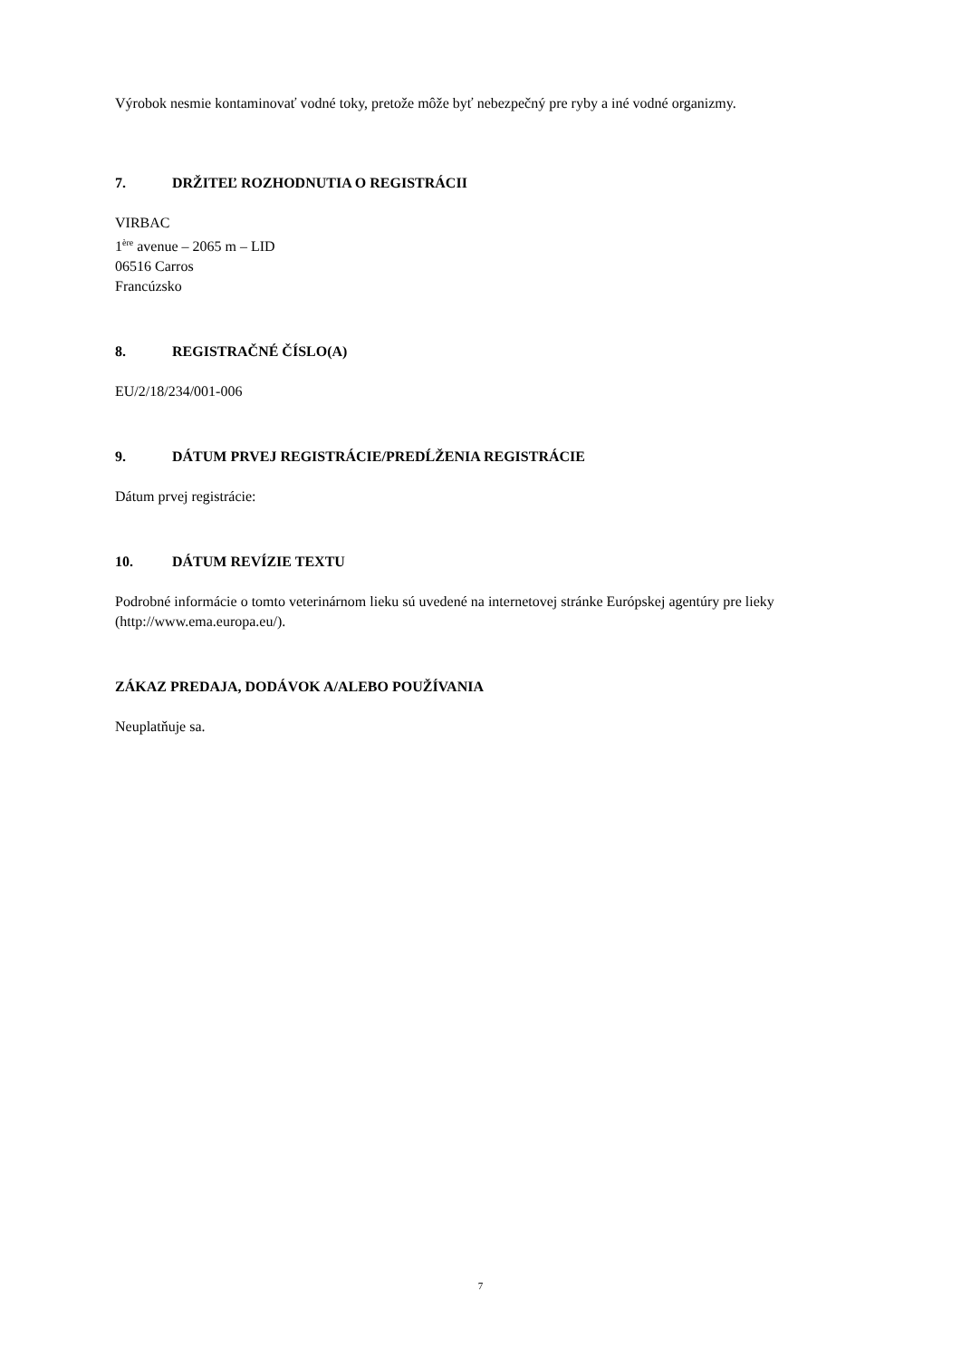Výrobok nesmie kontaminovať vodné toky, pretože môže byť nebezpečný pre ryby a iné vodné organizmy.
7. DRŽITEĽ ROZHODNUTIA O REGISTRÁCII
VIRBAC
1<sup>ère</sup> avenue – 2065 m – LID
06516 Carros
Francúzsko
8. REGISTRAČNÉ ČÍSLO(A)
EU/2/18/234/001-006
9. DÁTUM PRVEJ REGISTRÁCIE/PREDĹŽENIA REGISTRÁCIE
Dátum prvej registrácie:
10. DÁTUM REVÍZIE TEXTU
Podrobné informácie o tomto veterinárnom lieku sú uvedené na internetovej stránke Európskej agentúry pre lieky (http://www.ema.europa.eu/).
ZÁKAZ PREDAJA, DODÁVOK A/ALEBO POUŽÍVANIA
Neuplatňuje sa.
7